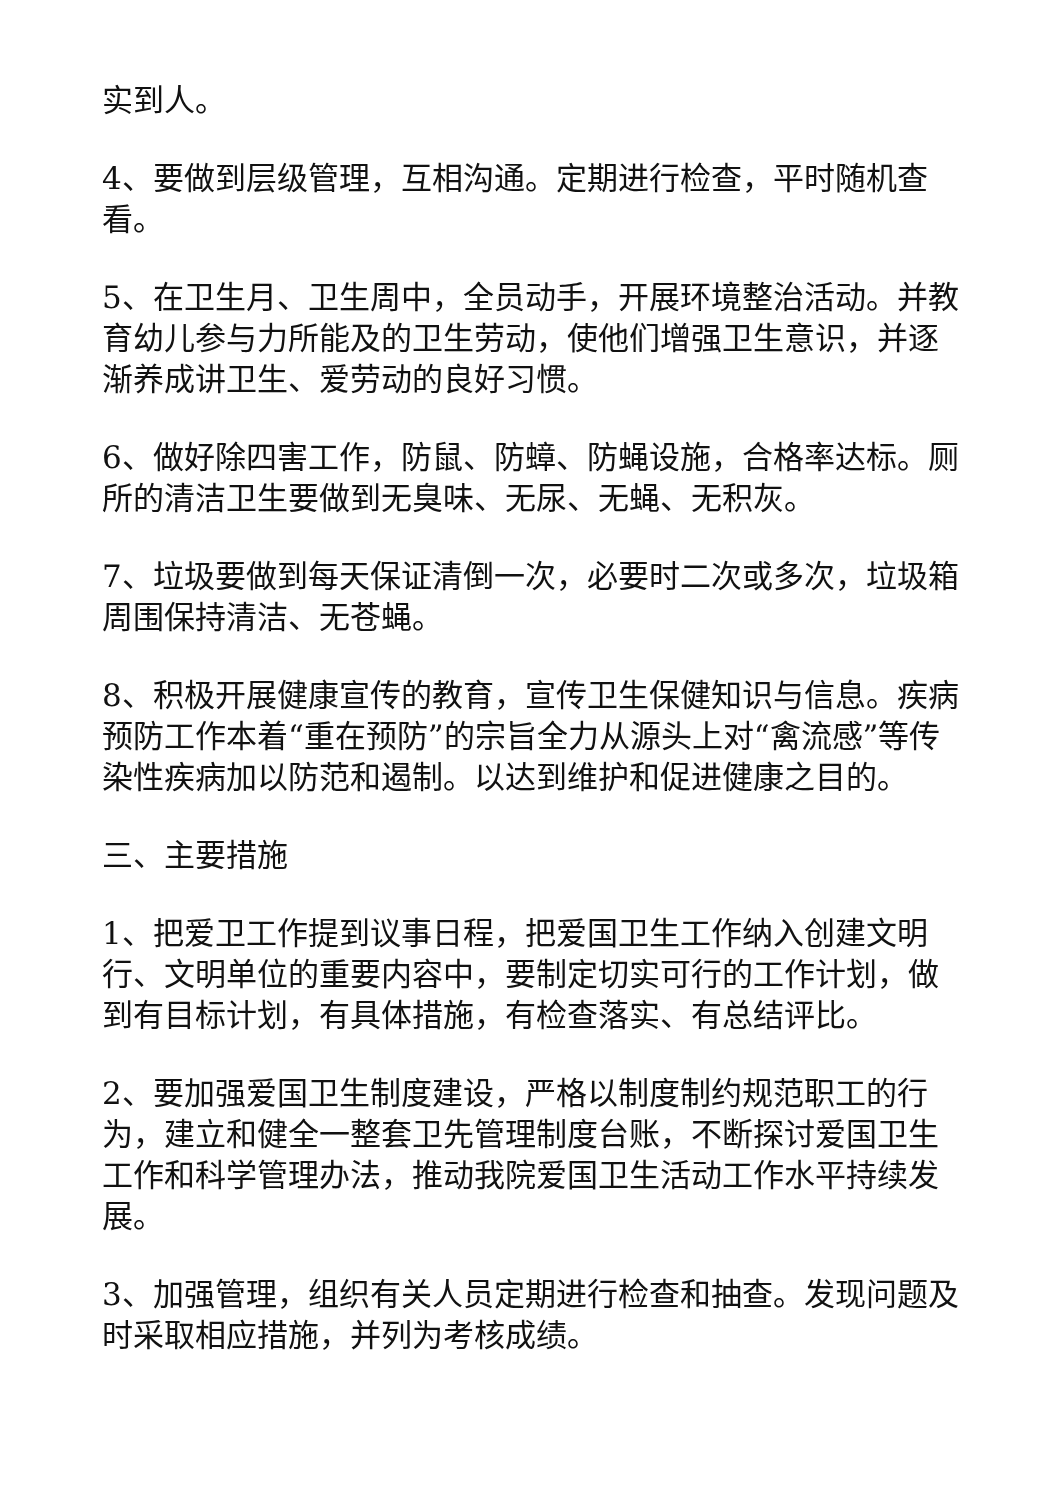实到人。
4、要做到层级管理，互相沟通。定期进行检查，平时随机查看。
5、在卫生月、卫生周中，全员动手，开展环境整治活动。并教育幼儿参与力所能及的卫生劳动，使他们增强卫生意识，并逐渐养成讲卫生、爱劳动的良好习惯。
6、做好除四害工作，防鼠、防蟑、防蝇设施，合格率达标。厕所的清洁卫生要做到无臭味、无尿、无蝇、无积灰。
7、垃圾要做到每天保证清倒一次，必要时二次或多次，垃圾箱周围保持清洁、无苍蝇。
8、积极开展健康宣传的教育，宣传卫生保健知识与信息。疾病预防工作本着“重在预防”的宗旨全力从源头上对“禽流感”等传染性疾病加以防范和遏制。以达到维护和促进健康之目的。
三、主要措施
1、把爱卫工作提到议事日程，把爱国卫生工作纳入创建文明行、文明单位的重要内容中，要制定切实可行的工作计划，做到有目标计划，有具体措施，有检查落实、有总结评比。
2、要加强爱国卫生制度建设，严格以制度制约规范职工的行为，建立和健全一整套卫先管理制度台账，不断探讨爱国卫生工作和科学管理办法，推动我院爱国卫生活动工作水平持续发展。
3、加强管理，组织有关人员定期进行检查和抽查。发现问题及时采取相应措施，并列为考核成绩。